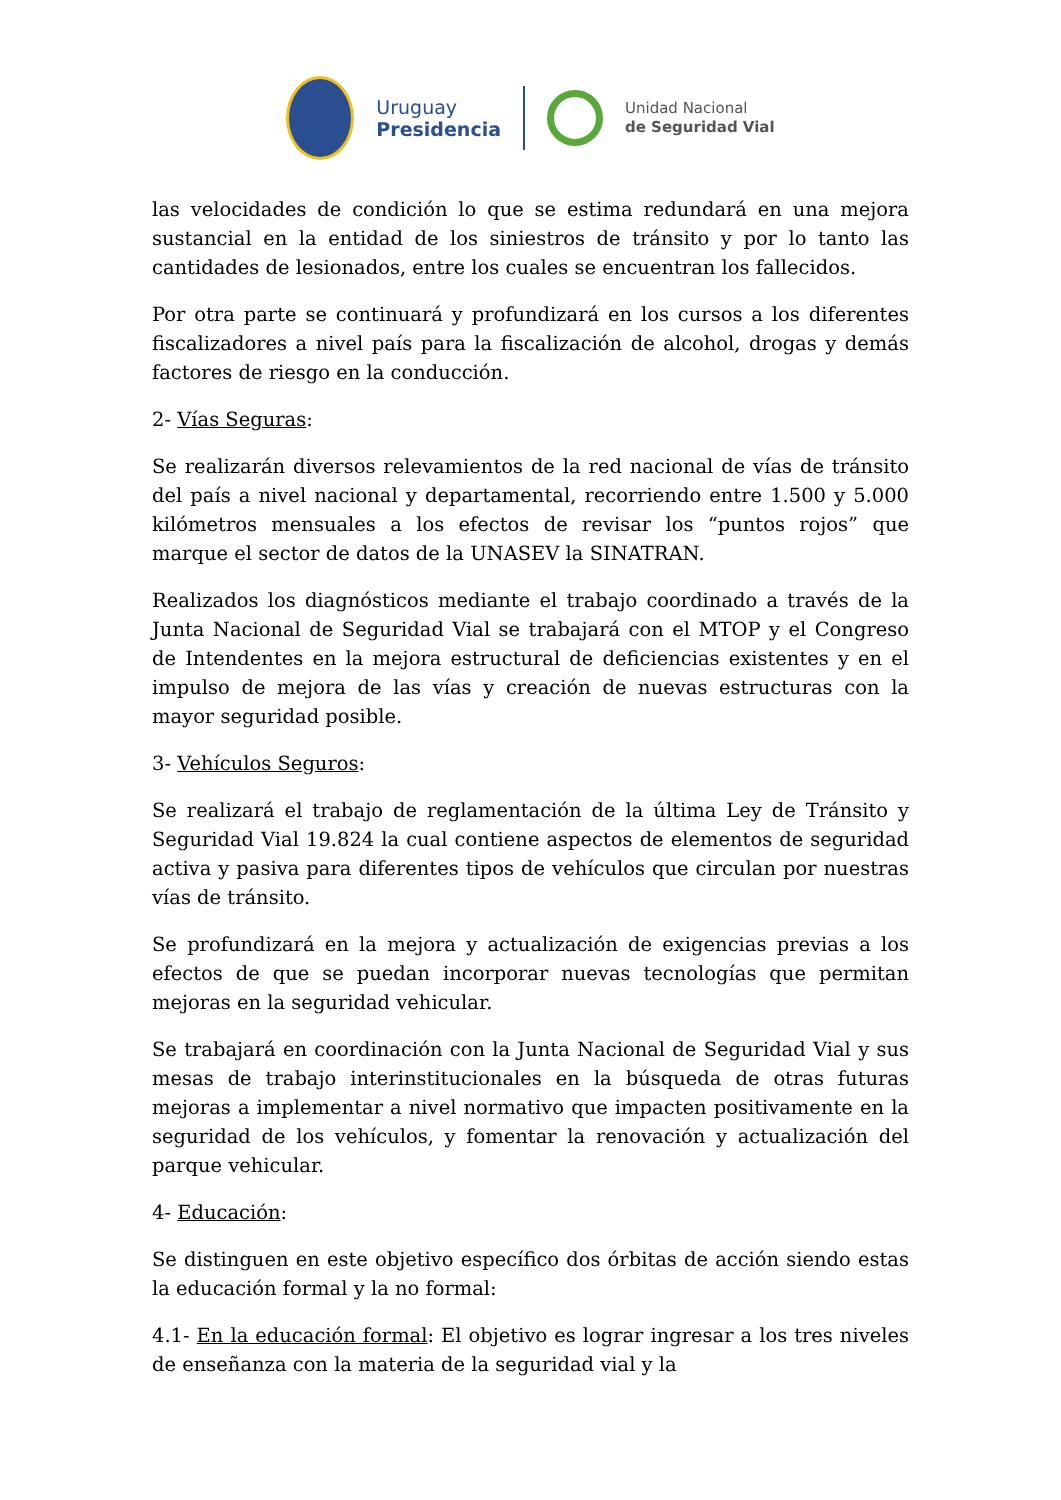Uruguay
Presidencia
Unidad Nacional
de Seguridad Vial
las velocidades de condición lo que se estima redundará en una mejora sustancial en la entidad de los siniestros de tránsito y por lo tanto las cantidades de lesionados, entre los cuales se encuentran los fallecidos.
Por otra parte se continuará y profundizará en los cursos a los diferentes fiscalizadores a nivel país para la fiscalización de alcohol, drogas y demás factores de riesgo en la conducción.
2- Vías Seguras:
Se realizarán diversos relevamientos de la red nacional de vías de tránsito del país a nivel nacional y departamental, recorriendo entre 1.500 y 5.000 kilómetros mensuales a los efectos de revisar los “puntos rojos” que marque el sector de datos de la UNASEV la SINATRAN.
Realizados los diagnósticos mediante el trabajo coordinado a través de la Junta Nacional de Seguridad Vial se trabajará con el MTOP y el Congreso de Intendentes en la mejora estructural de deficiencias existentes y en el impulso de mejora de las vías y creación de nuevas estructuras con la mayor seguridad posible.
3- Vehículos Seguros:
Se realizará el trabajo de reglamentación de la última Ley de Tránsito y Seguridad Vial 19.824 la cual contiene aspectos de elementos de seguridad activa y pasiva para diferentes tipos de vehículos que circulan por nuestras vías de tránsito.
Se profundizará en la mejora y actualización de exigencias previas a los efectos de que se puedan incorporar nuevas tecnologías que permitan mejoras en la seguridad vehicular.
Se trabajará en coordinación con la Junta Nacional de Seguridad Vial y sus mesas de trabajo interinstitucionales en la búsqueda de otras futuras mejoras a implementar a nivel normativo que impacten positivamente en la seguridad de los vehículos, y fomentar la renovación y actualización del parque vehicular.
4- Educación:
Se distinguen en este objetivo específico dos órbitas de acción siendo estas la educación formal y la no formal:
4.1- En la educación formal: El objetivo es lograr ingresar a los tres niveles de enseñanza con la materia de la seguridad vial y la